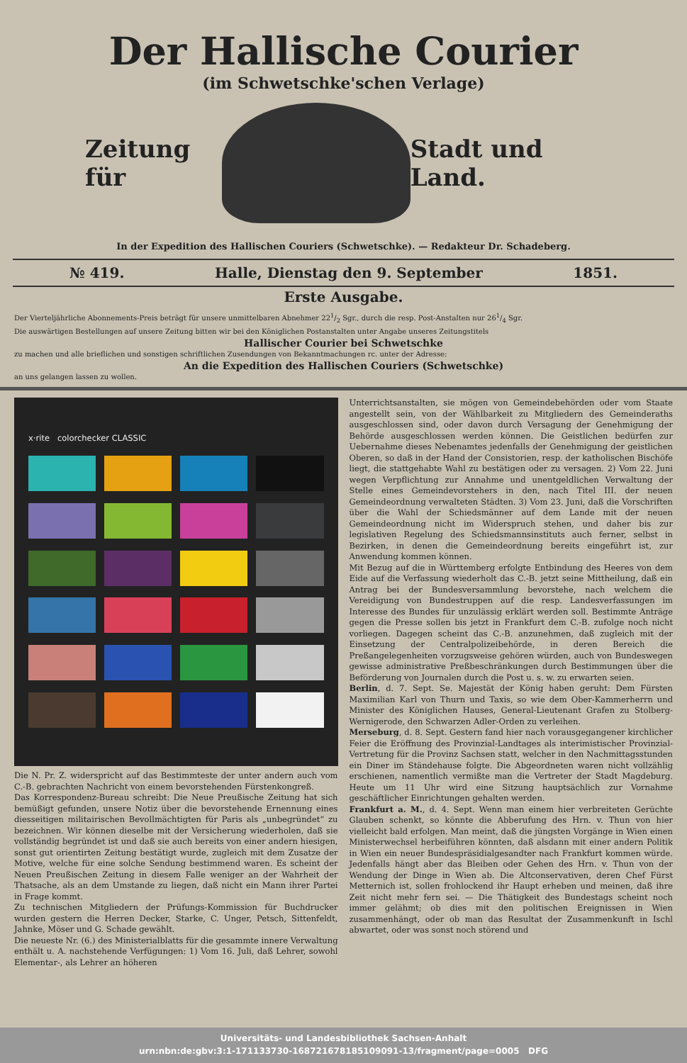Der Hallische Courier
(im Schwetschke'schen Verlage)
Zeitung für Stadt und Land.
In der Expedition des Hallischen Couriers (Schwetschke). — Redakteur Dr. Schadeberg.
№ 419. Halle, Dienstag den 9. September 1851.
Erste Ausgabe.
Der Vierteljährliche Abonnements-Preis beträgt für unsere unmittelbaren Abnehmer 221/2 Sgr., durch die resp. Post-Anstalten nur 261/4 Sgr.
Die auswärtigen Bestellungen auf unsere Zeitung bitten wir bei den Königlichen Postanstalten unter Angabe unseres Zeitungstitels
Hallischer Courier bei Schwetschke
zu machen und alle brieflichen und sonstigen schriftlichen Zusendungen von Bekanntmachungen rc. unter der Adresse:
An die Expedition des Hallischen Couriers (Schwetschke)
an uns gelangen lassen zu wollen.
x·rite colorchecker CLASSIC
Die N. Pr. Z. widerspricht auf das Bestimmteste der unter andern auch vom C.-B. gebrachten Nachricht von einem bevorstehenden Fürstenkongreß.
Das Korrespondenz-Bureau schreibt: Die Neue Preußische Zeitung hat sich bemüßigt gefunden, unsere Notiz über die bevorstehende Ernennung eines diesseitigen militairischen Bevollmächtigten für Paris als „unbegründet“ zu bezeichnen. Wir können dieselbe mit der Versicherung wiederholen, daß sie vollständig begründet ist und daß sie auch bereits von einer andern hiesigen, sonst gut orientirten Zeitung bestätigt wurde, zugleich mit dem Zusatze der Motive, welche für eine solche Sendung bestimmend waren. Es scheint der Neuen Preußischen Zeitung in diesem Falle weniger an der Wahrheit der Thatsache, als an dem Umstande zu liegen, daß nicht ein Mann ihrer Partei in Frage kommt.
Zu technischen Mitgliedern der Prüfungs-Kommission für Buchdrucker wurden gestern die Herren Decker, Starke, C. Unger, Petsch, Sittenfeldt, Jahnke, Möser und G. Schade gewählt.
Die neueste Nr. (6.) des Ministerialblatts für die gesammte innere Verwaltung enthält u. A. nachstehende Verfügungen: 1) Vom 16. Juli, daß Lehrer, sowohl Elementar-, als Lehrer an höheren
Unterrichtsanstalten, sie mögen von Gemeindebehörden oder vom Staate angestellt sein, von der Wählbarkeit zu Mitgliedern des Gemeinderaths ausgeschlossen sind, oder davon durch Versagung der Genehmigung der Behörde ausgeschlossen werden können. Die Geistlichen bedürfen zur Uebernahme dieses Nebenamtes jedenfalls der Genehmigung der geistlichen Oberen, so daß in der Hand der Consistorien, resp. der katholischen Bischöfe liegt, die stattgehabte Wahl zu bestätigen oder zu versagen. 2) Vom 22. Juni wegen Verpflichtung zur Annahme und unentgeldlichen Verwaltung der Stelle eines Gemeindevorstehers in den, nach Titel III. der neuen Gemeindeordnung verwalteten Städten. 3) Vom 23. Juni, daß die Vorschriften über die Wahl der Schiedsmänner auf dem Lande mit der neuen Gemeindeordnung nicht im Widerspruch stehen, und daher bis zur legislativen Regelung des Schiedsmannsinstituts auch ferner, selbst in Bezirken, in denen die Gemeindeordnung bereits eingeführt ist, zur Anwendung kommen können.
Mit Bezug auf die in Württemberg erfolgte Entbindung des Heeres von dem Eide auf die Verfassung wiederholt das C.-B. jetzt seine Mittheilung, daß ein Antrag bei der Bundesversammlung bevorstehe, nach welchem die Vereidigung von Bundestruppen auf die resp. Landesverfassungen im Interesse des Bundes für unzulässig erklärt werden soll. Bestimmte Anträge gegen die Presse sollen bis jetzt in Frankfurt dem C.-B. zufolge noch nicht vorliegen. Dagegen scheint das C.-B. anzunehmen, daß zugleich mit der Einsetzung der Centralpolizeibehörde, in deren Bereich die Preßangelegenheiten vorzugsweise gehören würden, auch von Bundeswegen gewisse administrative Preßbeschränkungen durch Bestimmungen über die Beförderung von Journalen durch die Post u. s. w. zu erwarten seien.
Berlin, d. 7. Sept. Se. Majestät der König haben geruht: Dem Fürsten Maximilian Karl von Thurn und Taxis, so wie dem Ober-Kammerherrn und Minister des Königlichen Hauses, General-Lieutenant Grafen zu Stolberg-Wernigerode, den Schwarzen Adler-Orden zu verleihen.
Merseburg, d. 8. Sept. Gestern fand hier nach vorausgegangener kirchlicher Feier die Eröffnung des Provinzial-Landtages als interimistischer Provinzial-Vertretung für die Provinz Sachsen statt, welcher in den Nachmittagsstunden ein Diner im Ständehause folgte. Die Abgeordneten waren nicht vollzählig erschienen, namentlich vermißte man die Vertreter der Stadt Magdeburg. Heute um 11 Uhr wird eine Sitzung hauptsächlich zur Vornahme geschäftlicher Einrichtungen gehalten werden.
Frankfurt a. M., d. 4. Sept. Wenn man einem hier verbreiteten Gerüchte Glauben schenkt, so könnte die Abberufung des Hrn. v. Thun von hier vielleicht bald erfolgen. Man meint, daß die jüngsten Vorgänge in Wien einen Ministerwechsel herbeiführen könnten, daß alsdann mit einer andern Politik in Wien ein neuer Bundespräsidialgesandter nach Frankfurt kommen würde. Jedenfalls hängt aber das Bleiben oder Gehen des Hrn. v. Thun von der Wendung der Dinge in Wien ab. Die Altconservativen, deren Chef Fürst Metternich ist, sollen frohlockend ihr Haupt erheben und meinen, daß ihre Zeit nicht mehr fern sei. — Die Thätigkeit des Bundestags scheint noch immer gelähmt; ob dies mit den politischen Ereignissen in Wien zusammenhängt, oder ob man das Resultat der Zusammenkunft in Ischl abwartet, oder was sonst noch störend und
Universitäts- und Landesbibliothek Sachsen-Anhalt
urn:nbn:de:gbv:3:1-171133730-16872167818510909­1-13/fragment/page=0005 DFG